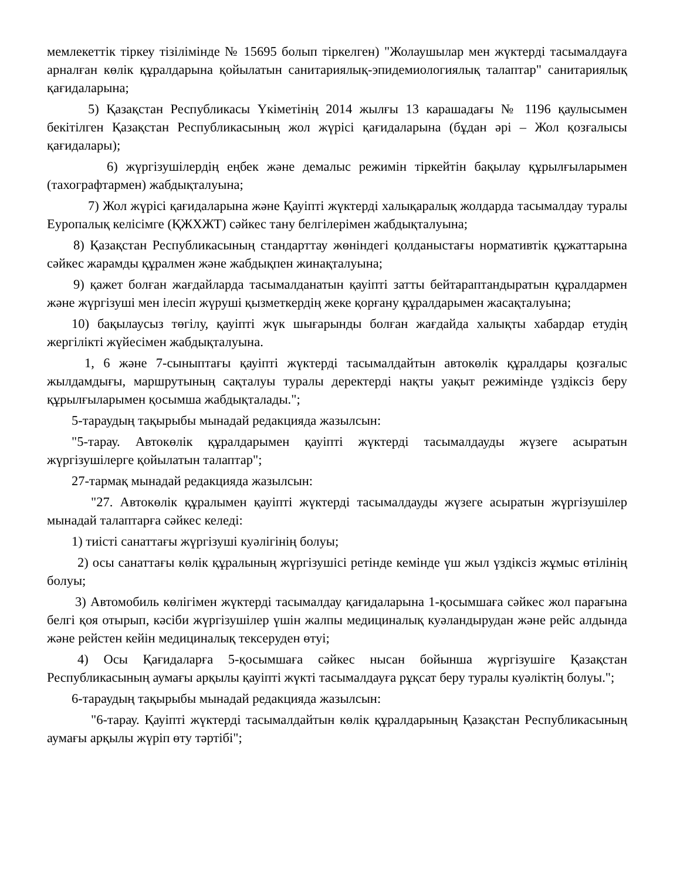мемлекеттік тіркеу тізілімінде № 15695 болып тіркелген) "Жолаушылар мен жүктерді тасымалдауға арналған көлік құралдарына қойылатын санитариялық-эпидемиологиялық талаптар" санитариялық қағидаларына;
5) Қазақстан Республикасы Үкіметінің 2014 жылғы 13 карашадағы № 1196 қаулысымен бекітілген Қазақстан Республикасының жол жүрісі қағидаларына (бұдан әрі – Жол қозғалысы қағидалары);
6) жүргізушілердің еңбек және демалыс режимін тіркейтін бақылау құрылғыларымен (тахографтармен) жабдықталуына;
7) Жол жүрісі қағидаларына және Қауіпті жүктерді халықаралық жолдарда тасымалдау туралы Еуропалық келісімге (ҚЖХЖТ) сәйкес тану белгілерімен жабдықталуына;
8) Қазақстан Республикасының стандарттау жөніндегі қолданыстағы нормативтік құжаттарына сәйкес жарамды құралмен және жабдықпен жинақталуына;
9) қажет болған жағдайларда тасымалданатын қауіпті затты бейтараптандыратын құралдармен және жүргізуші мен ілесіп жүруші қызметкердің жеке қорғану құралдарымен жасақталуына;
10) бақылаусыз төгілу, қауіпті жүк шығарынды болған жағдайда халықты хабардар етудің жергілікті жүйесімен жабдықталуына.
1, 6 және 7-сыныптағы қауіпті жүктерді тасымалдайтын автокөлік құралдары қозғалыс жылдамдығы, маршрутының сақталуы туралы деректерді нақты уақыт режимінде үздіксіз беру құрылғыларымен қосымша жабдықталады.";
5-тараудың тақырыбы мынадай редакцияда жазылсын:
"5-тарау. Автокөлік құралдарымен қауіпті жүктерді тасымалдауды жүзеге асыратын жүргізушілерге қойылатын талаптар";
27-тармақ мынадай редакцияда жазылсын:
"27. Автокөлік құралымен қауіпті жүктерді тасымалдауды жүзеге асыратын жүргізушілер мынадай талаптарға сәйкес келеді:
1) тиісті санаттағы жүргізуші куәлігінің болуы;
2) осы санаттағы көлік құралының жүргізушісі ретінде кемінде үш жыл үздіксіз жұмыс өтілінің болуы;
3) Автомобиль көлігімен жүктерді тасымалдау қағидаларына 1-қосымшаға сәйкес жол парағына белгі қоя отырып, кәсіби жүргізушілер үшін жалпы медициналық куәландырудан және рейс алдында және рейстен кейін медициналық тексеруден өтуі;
4) Осы Қағидаларға 5-қосымшаға сәйкес нысан бойынша жүргізушіге Қазақстан Республикасының аумағы арқылы қауіпті жүкті тасымалдауға рұқсат беру туралы куәліктің болуы.";
6-тараудың тақырыбы мынадай редакцияда жазылсын:
"6-тарау. Қауіпті жүктерді тасымалдайтын көлік құралдарының Қазақстан Республикасының аумағы арқылы жүріп өту тәртібі";